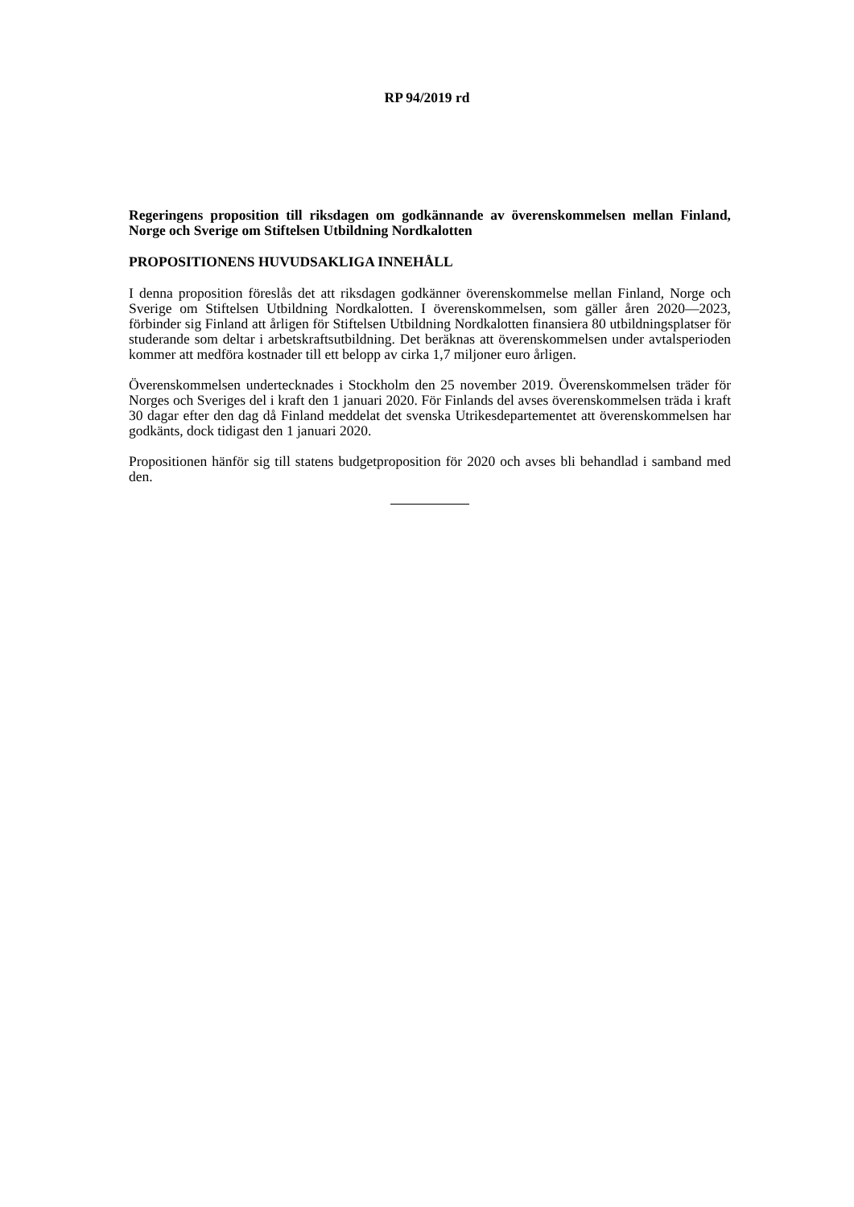RP 94/2019 rd
Regeringens proposition till riksdagen om godkännande av överenskommelsen mellan Finland, Norge och Sverige om Stiftelsen Utbildning Nordkalotten
PROPOSITIONENS HUVUDSAKLIGA INNEHÅLL
I denna proposition föreslås det att riksdagen godkänner överenskommelse mellan Finland, Norge och Sverige om Stiftelsen Utbildning Nordkalotten. I överenskommelsen, som gäller åren 2020—2023, förbinder sig Finland att årligen för Stiftelsen Utbildning Nordkalotten finansiera 80 utbildningsplatser för studerande som deltar i arbetskraftsutbildning. Det beräknas att överenskommelsen under avtalsperioden kommer att medföra kostnader till ett belopp av cirka 1,7 miljoner euro årligen.
Överenskommelsen undertecknades i Stockholm den 25 november 2019. Överenskommelsen träder för Norges och Sveriges del i kraft den 1 januari 2020. För Finlands del avses överenskommelsen träda i kraft 30 dagar efter den dag då Finland meddelat det svenska Utrikesdepartementet att överenskommelsen har godkänts, dock tidigast den 1 januari 2020.
Propositionen hänför sig till statens budgetproposition för 2020 och avses bli behandlad i samband med den.